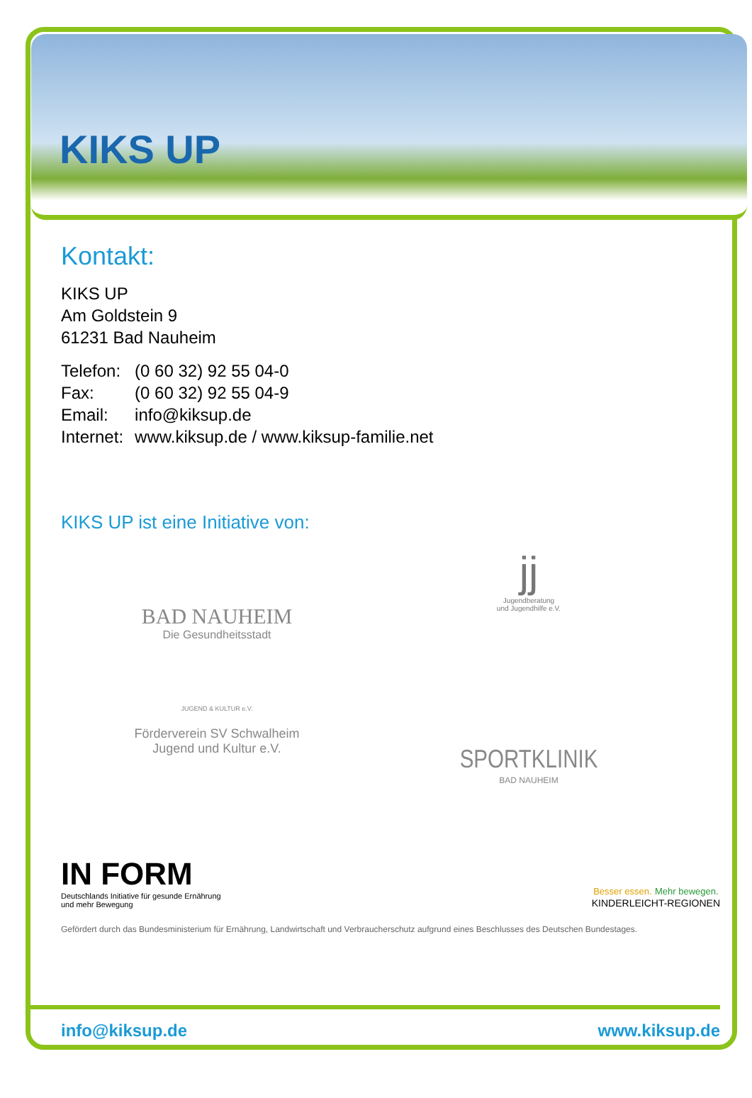KIKS UP
Kontakt:
KIKS UP
Am Goldstein 9
61231 Bad Nauheim
| Telefon: | (0 60 32) 92 55 04-0 |
| Fax: | (0 60 32) 92 55 04-9 |
| Email: | info@kiksup.de |
| Internet: | www.kiksup.de / www.kiksup-familie.net |
KIKS UP ist eine Initiative von:
BAD NAUHEIM
Die Gesundheitsstadt
jj
Jugendberatung
und Jugendhilfe e.V.
JUGEND & KULTUR e.V.
Förderverein SV Schwalheim
Jugend und Kultur e.V.
SPORTKLINIK
BAD NAUHEIM
IN FORM
Deutschlands Initiative für gesunde Ernährung
und mehr Bewegung
Besser essen. Mehr bewegen.
KINDERLEICHT-REGIONEN
Gefördert durch das Bundesministerium für Ernährung, Landwirtschaft und Verbraucherschutz aufgrund eines Beschlusses des Deutschen Bundestages.
info@kiksup.de www.kiksup.de